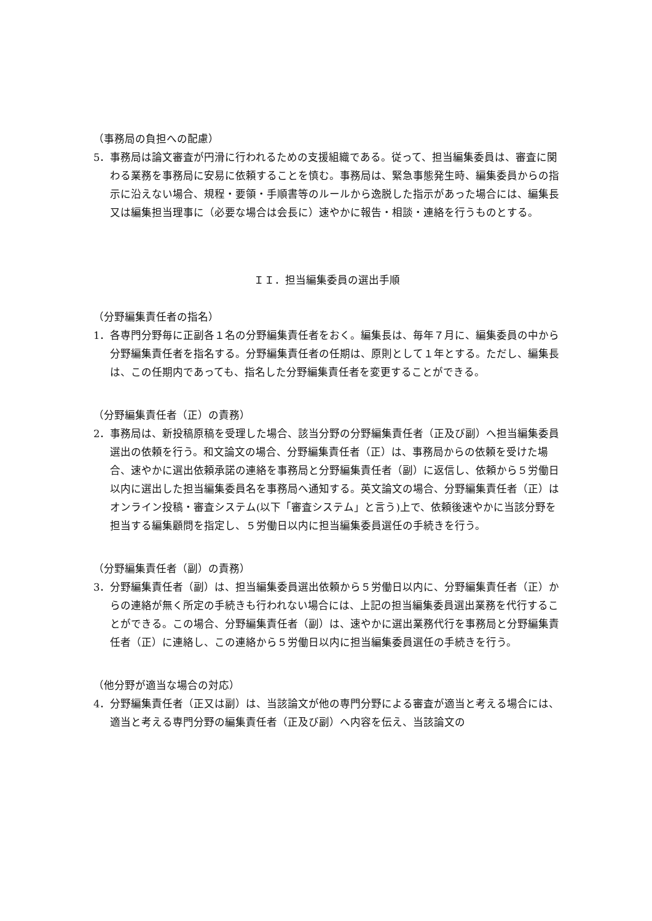（事務局の負担への配慮）
5．事務局は論文審査が円滑に行われるための支援組織である。従って、担当編集委員は、審査に関わる業務を事務局に安易に依頼することを慎む。事務局は、緊急事態発生時、編集委員からの指示に沿えない場合、規程・要領・手順書等のルールから逸脱した指示があった場合には、編集長又は編集担当理事に（必要な場合は会長に）速やかに報告・相談・連絡を行うものとする。
ＩＩ．担当編集委員の選出手順
（分野編集責任者の指名）
1．各専門分野毎に正副各１名の分野編集責任者をおく。編集長は、毎年７月に、編集委員の中から分野編集責任者を指名する。分野編集責任者の任期は、原則として１年とする。ただし、編集長は、この任期内であっても、指名した分野編集責任者を変更することができる。
（分野編集責任者（正）の責務）
2．事務局は、新投稿原稿を受理した場合、該当分野の分野編集責任者（正及び副）へ担当編集委員選出の依頼を行う。和文論文の場合、分野編集責任者（正）は、事務局からの依頼を受けた場合、速やかに選出依頼承諾の連絡を事務局と分野編集責任者（副）に返信し、依頼から５労働日以内に選出した担当編集委員名を事務局へ通知する。英文論文の場合、分野編集責任者（正）はオンライン投稿・審査システム(以下「審査システム」と言う)上で、依頼後速やかに当該分野を担当する編集顧問を指定し、５労働日以内に担当編集委員選任の手続きを行う。
（分野編集責任者（副）の責務）
3．分野編集責任者（副）は、担当編集委員選出依頼から５労働日以内に、分野編集責任者（正）からの連絡が無く所定の手続きも行われない場合には、上記の担当編集委員選出業務を代行することができる。この場合、分野編集責任者（副）は、速やかに選出業務代行を事務局と分野編集責任者（正）に連絡し、この連絡から５労働日以内に担当編集委員選任の手続きを行う。
（他分野が適当な場合の対応）
4．分野編集責任者（正又は副）は、当該論文が他の専門分野による審査が適当と考える場合には、適当と考える専門分野の編集責任者（正及び副）へ内容を伝え、当該論文の